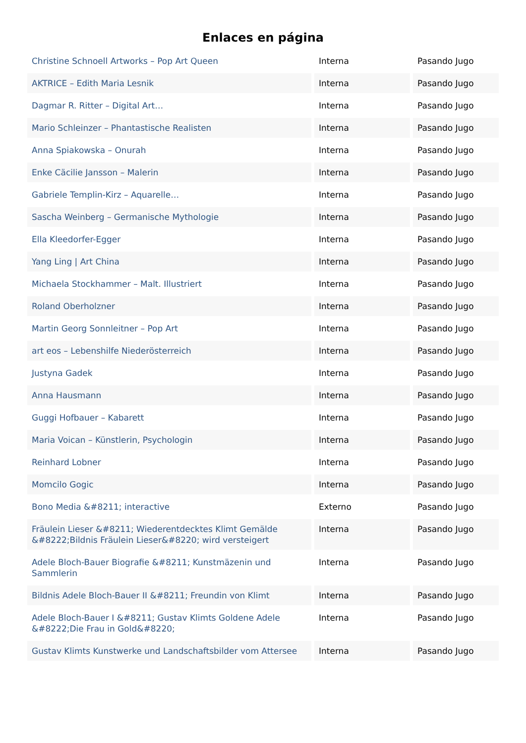Enlaces en página
| Christine Schnoell Artworks – Pop Art Queen | Interna | Pasando Jugo |
| AKTRICE – Edith Maria Lesnik | Interna | Pasando Jugo |
| Dagmar R. Ritter – Digital Art… | Interna | Pasando Jugo |
| Mario Schleinzer – Phantastische Realisten | Interna | Pasando Jugo |
| Anna Spiakowska – Onurah | Interna | Pasando Jugo |
| Enke Cäcilie Jansson – Malerin | Interna | Pasando Jugo |
| Gabriele Templin-Kirz – Aquarelle… | Interna | Pasando Jugo |
| Sascha Weinberg – Germanische Mythologie | Interna | Pasando Jugo |
| Ella Kleedorfer-Egger | Interna | Pasando Jugo |
| Yang Ling / Art China | Interna | Pasando Jugo |
| Michaela Stockhammer – Malt. Illustriert | Interna | Pasando Jugo |
| Roland Oberholzner | Interna | Pasando Jugo |
| Martin Georg Sonnleitner – Pop Art | Interna | Pasando Jugo |
| art eos – Lebenshilfe Niederösterreich | Interna | Pasando Jugo |
| Justyna Gadek | Interna | Pasando Jugo |
| Anna Hausmann | Interna | Pasando Jugo |
| Guggi Hofbauer – Kabarett | Interna | Pasando Jugo |
| Maria Voican – Künstlerin, Psychologin | Interna | Pasando Jugo |
| Reinhard Lobner | Interna | Pasando Jugo |
| Momcilo Gogic | Interna | Pasando Jugo |
| Bono Media &#8211; interactive | Externo | Pasando Jugo |
| Fräulein Lieser &#8211; Wiederentdecktes Klimt Gemälde &#8222;Bildnis Fräulein Lieser&#8220; wird versteigert | Interna | Pasando Jugo |
| Adele Bloch-Bauer Biografie &#8211; Kunstmäzenin und Sammlerin | Interna | Pasando Jugo |
| Bildnis Adele Bloch-Bauer II &#8211; Freundin von Klimt | Interna | Pasando Jugo |
| Adele Bloch-Bauer I &#8211; Gustav Klimts Goldene Adele &#8222;Die Frau in Gold&#8220; | Interna | Pasando Jugo |
| Gustav Klimts Kunstwerke und Landschaftsbilder vom Attersee | Interna | Pasando Jugo |